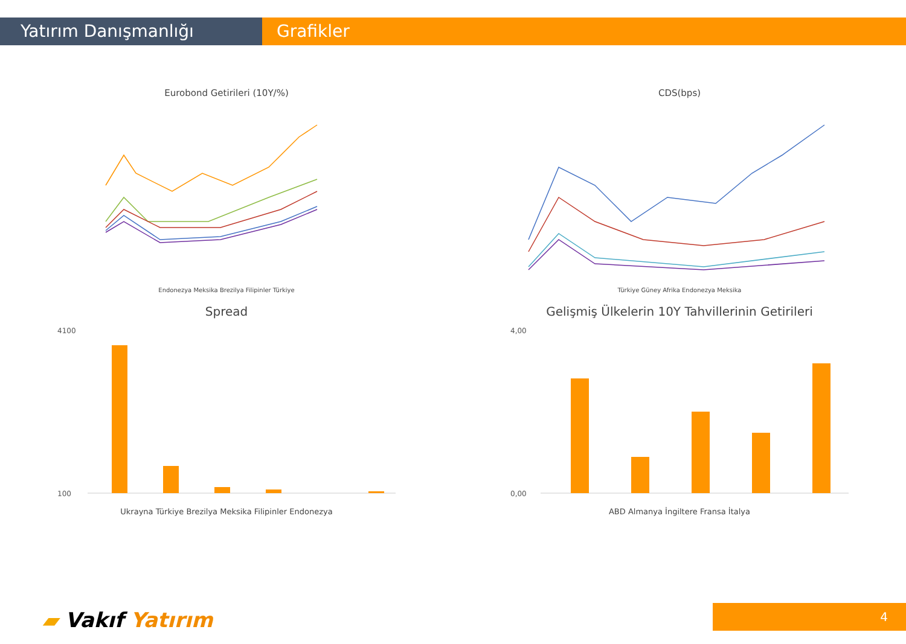Yatırım Danışmanlığı Grafikler
Eurobond Getirileri (10Y/%)
Endonezya Meksika Brezilya Filipinler Türkiye
CDS(bps)
Türkiye Güney Afrika Endonezya Meksika
Spread
4100
100
Ukrayna Türkiye Brezilya Meksika Filipinler Endonezya
Gelişmiş Ülkelerin 10Y Tahvillerinin Getirileri
4,00
0,00
ABD Almanya İngiltere Fransa İtalya
▰ Vakıf Yatırım 4